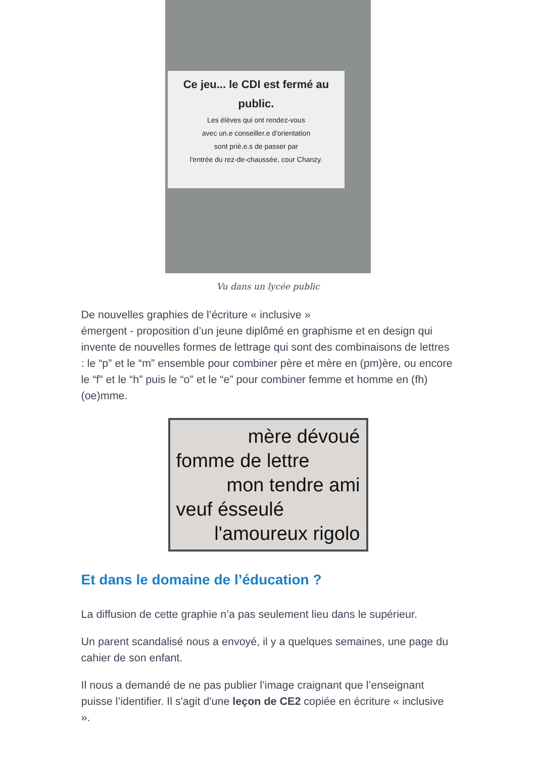Ce jeu... le CDI est fermé au public.
Les élèves qui ont rendez-vous
avec un.e conseiller.e d'orientation
sont prié.e.s de passer par
l'entrée du rez-de-chaussée, cour Chanzy.
Vu dans un lycée public
De nouvelles graphies de l’écriture « inclusive »
émergent - proposition d’un jeune diplômé en graphisme et en design qui invente de nouvelles formes de lettrage qui sont des combinaisons de lettres : le “p” et le “m” ensemble pour combiner père et mère en (pm)ère, ou encore le “f” et le “h” puis le “o” et le “e” pour combiner femme et homme en (fh)(oe)mme.
mère dévoué
fomme de lettre
mon tendre ami
veuf ésseulé
l'amoureux rigolo
Et dans le domaine de l’éducation ?
La diffusion de cette graphie n’a pas seulement lieu dans le supérieur.
Un parent scandalisé nous a envoyé, il y a quelques semaines, une page du cahier de son enfant.
Il nous a demandé de ne pas publier l’image craignant que l’enseignant puisse l’identifier. Il s'agit d'une leçon de CE2 copiée en écriture « inclusive ».